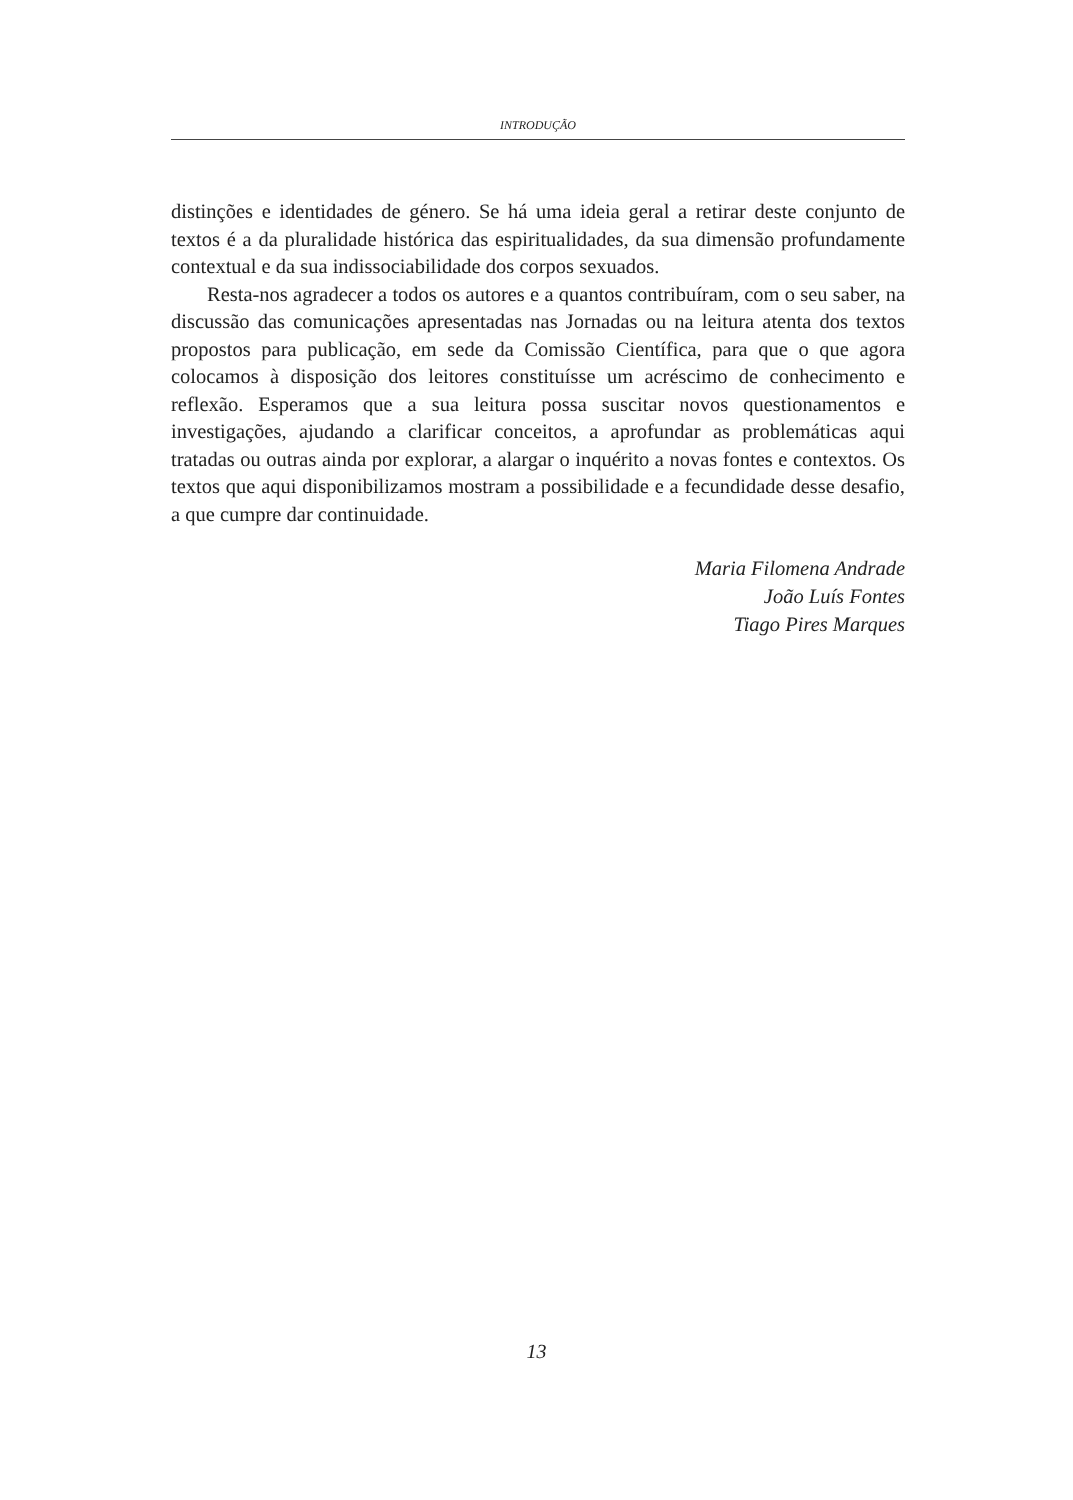INTRODUÇÃO
distinções e identidades de género. Se há uma ideia geral a retirar deste conjunto de textos é a da pluralidade histórica das espiritualidades, da sua dimensão profundamente contextual e da sua indissociabilidade dos corpos sexuados.
Resta-nos agradecer a todos os autores e a quantos contribuíram, com o seu saber, na discussão das comunicações apresentadas nas Jornadas ou na leitura atenta dos textos propostos para publicação, em sede da Comissão Científica, para que o que agora colocamos à disposição dos leitores constituísse um acréscimo de conhecimento e reflexão. Esperamos que a sua leitura possa suscitar novos questionamentos e investigações, ajudando a clarificar conceitos, a aprofundar as problemáticas aqui tratadas ou outras ainda por explorar, a alargar o inquérito a novas fontes e contextos. Os textos que aqui disponibilizamos mostram a possibilidade e a fecundidade desse desafio, a que cumpre dar continuidade.
Maria Filomena Andrade
João Luís Fontes
Tiago Pires Marques
13